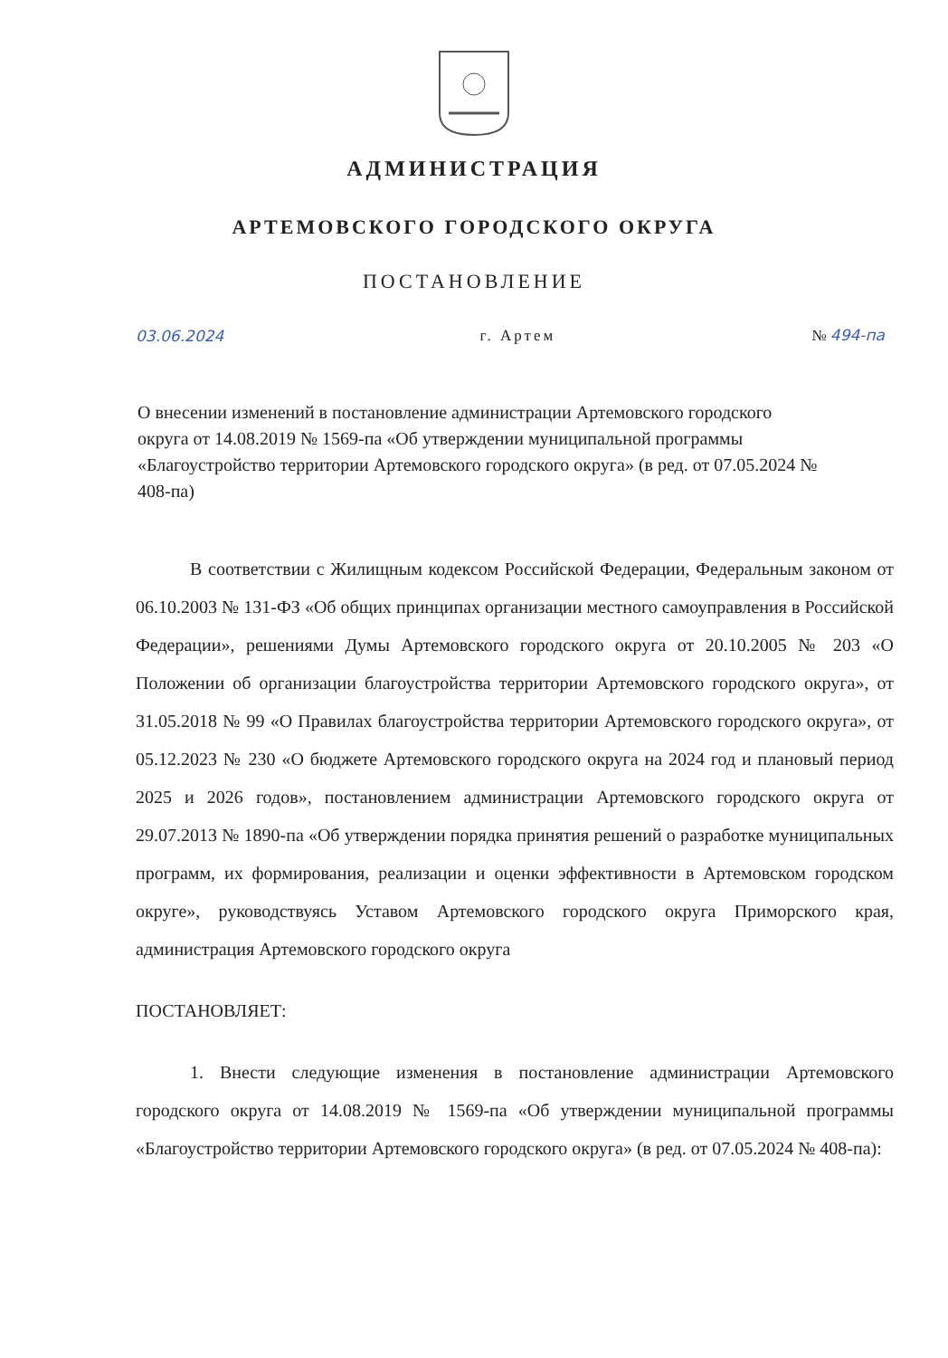АДМИНИСТРАЦИЯ
АРТЕМОВСКОГО ГОРОДСКОГО ОКРУГА
ПОСТАНОВЛЕНИЕ
03.06.2024 г. Артем № 494-па
О внесении изменений в постановление администрации Артемовского городского округа от 14.08.2019 № 1569-па «Об утверждении муниципальной программы «Благоустройство территории Артемовского городского округа» (в ред. от 07.05.2024 № 408-па)
В соответствии с Жилищным кодексом Российской Федерации, Федеральным законом от 06.10.2003 № 131-ФЗ «Об общих принципах организации местного самоуправления в Российской Федерации», решениями Думы Артемовского городского округа от 20.10.2005 № 203 «О Положении об организации благоустройства территории Артемовского городского округа», от 31.05.2018 № 99 «О Правилах благоустройства территории Артемовского городского округа», от 05.12.2023 № 230 «О бюджете Артемовского городского округа на 2024 год и плановый период 2025 и 2026 годов», постановлением администрации Артемовского городского округа от 29.07.2013 № 1890-па «Об утверждении порядка принятия решений о разработке муниципальных программ, их формирования, реализации и оценки эффективности в Артемовском городском округе», руководствуясь Уставом Артемовского городского округа Приморского края, администрация Артемовского городского округа
ПОСТАНОВЛЯЕТ:
1. Внести следующие изменения в постановление администрации Артемовского городского округа от 14.08.2019 № 1569-па «Об утверждении муниципальной программы «Благоустройство территории Артемовского городского округа» (в ред. от 07.05.2024 № 408-па):